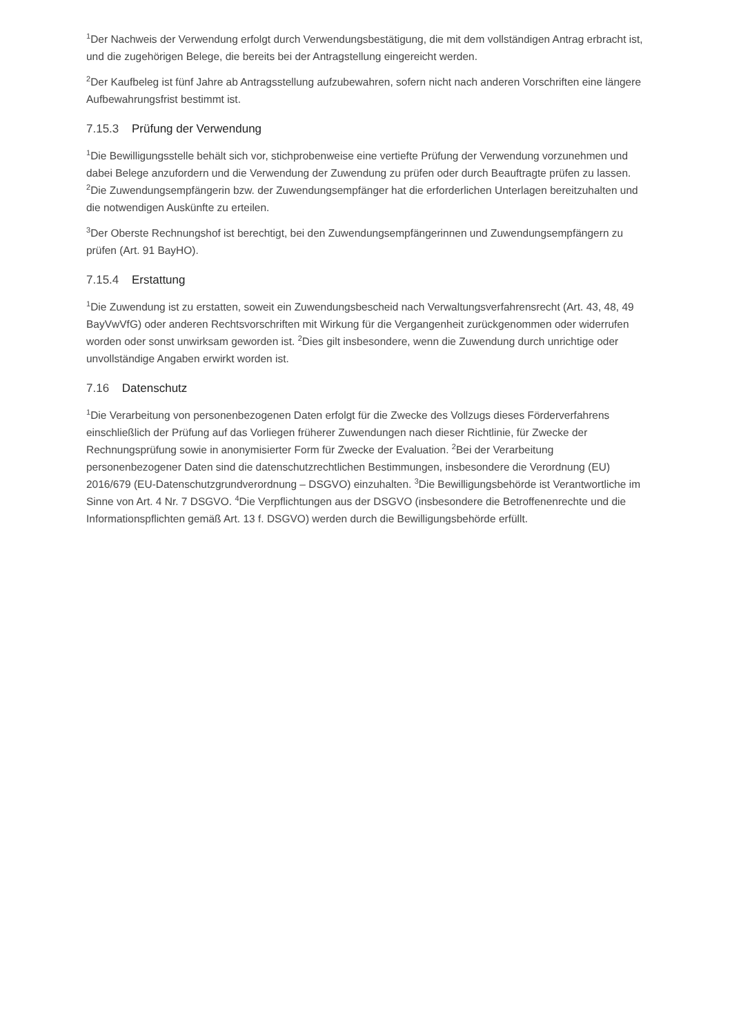<sup>1</sup> Der Nachweis der Verwendung erfolgt durch Verwendungsbestätigung, die mit dem vollständigen Antrag erbracht ist, und die zugehörigen Belege, die bereits bei der Antragstellung eingereicht werden.
<sup>2</sup> Der Kaufbeleg ist fünf Jahre ab Antragsstellung aufzubewahren, sofern nicht nach anderen Vorschriften eine längere Aufbewahrungsfrist bestimmt ist.
7.15.3 Prüfung der Verwendung
<sup>1</sup> Die Bewilligungsstelle behält sich vor, stichprobenweise eine vertiefte Prüfung der Verwendung vorzunehmen und dabei Belege anzufordern und die Verwendung der Zuwendung zu prüfen oder durch Beauftragte prüfen zu lassen. <sup>2</sup>Die Zuwendungsempfängerin bzw. der Zuwendungsempfänger hat die erforderlichen Unterlagen bereitzuhalten und die notwendigen Auskünfte zu erteilen.
<sup>3</sup> Der Oberste Rechnungshof ist berechtigt, bei den Zuwendungsempfängerinnen und Zuwendungsempfängern zu prüfen (Art. 91 BayHO).
7.15.4 Erstattung
<sup>1</sup> Die Zuwendung ist zu erstatten, soweit ein Zuwendungsbescheid nach Verwaltungsverfahrensrecht (Art. 43, 48, 49 BayVwVfG) oder anderen Rechtsvorschriften mit Wirkung für die Vergangenheit zurückgenommen oder widerrufen worden oder sonst unwirksam geworden ist. <sup>2</sup>Dies gilt insbesondere, wenn die Zuwendung durch unrichtige oder unvollständige Angaben erwirkt worden ist.
7.16 Datenschutz
<sup>1</sup> Die Verarbeitung von personenbezogenen Daten erfolgt für die Zwecke des Vollzugs dieses Förderverfahrens einschließlich der Prüfung auf das Vorliegen früherer Zuwendungen nach dieser Richtlinie, für Zwecke der Rechnungsprüfung sowie in anonymisierter Form für Zwecke der Evaluation. <sup>2</sup>Bei der Verarbeitung personenbezogener Daten sind die datenschutzrechtlichen Bestimmungen, insbesondere die Verordnung (EU) 2016/679 (EU-Datenschutzgrundverordnung – DSGVO) einzuhalten. <sup>3</sup>Die Bewilligungsbehörde ist Verantwortliche im Sinne von Art. 4 Nr. 7 DSGVO. <sup>4</sup>Die Verpflichtungen aus der DSGVO (insbesondere die Betroffenenrechte und die Informationspflichten gemäß Art. 13 f. DSGVO) werden durch die Bewilligungsbehörde erfüllt.